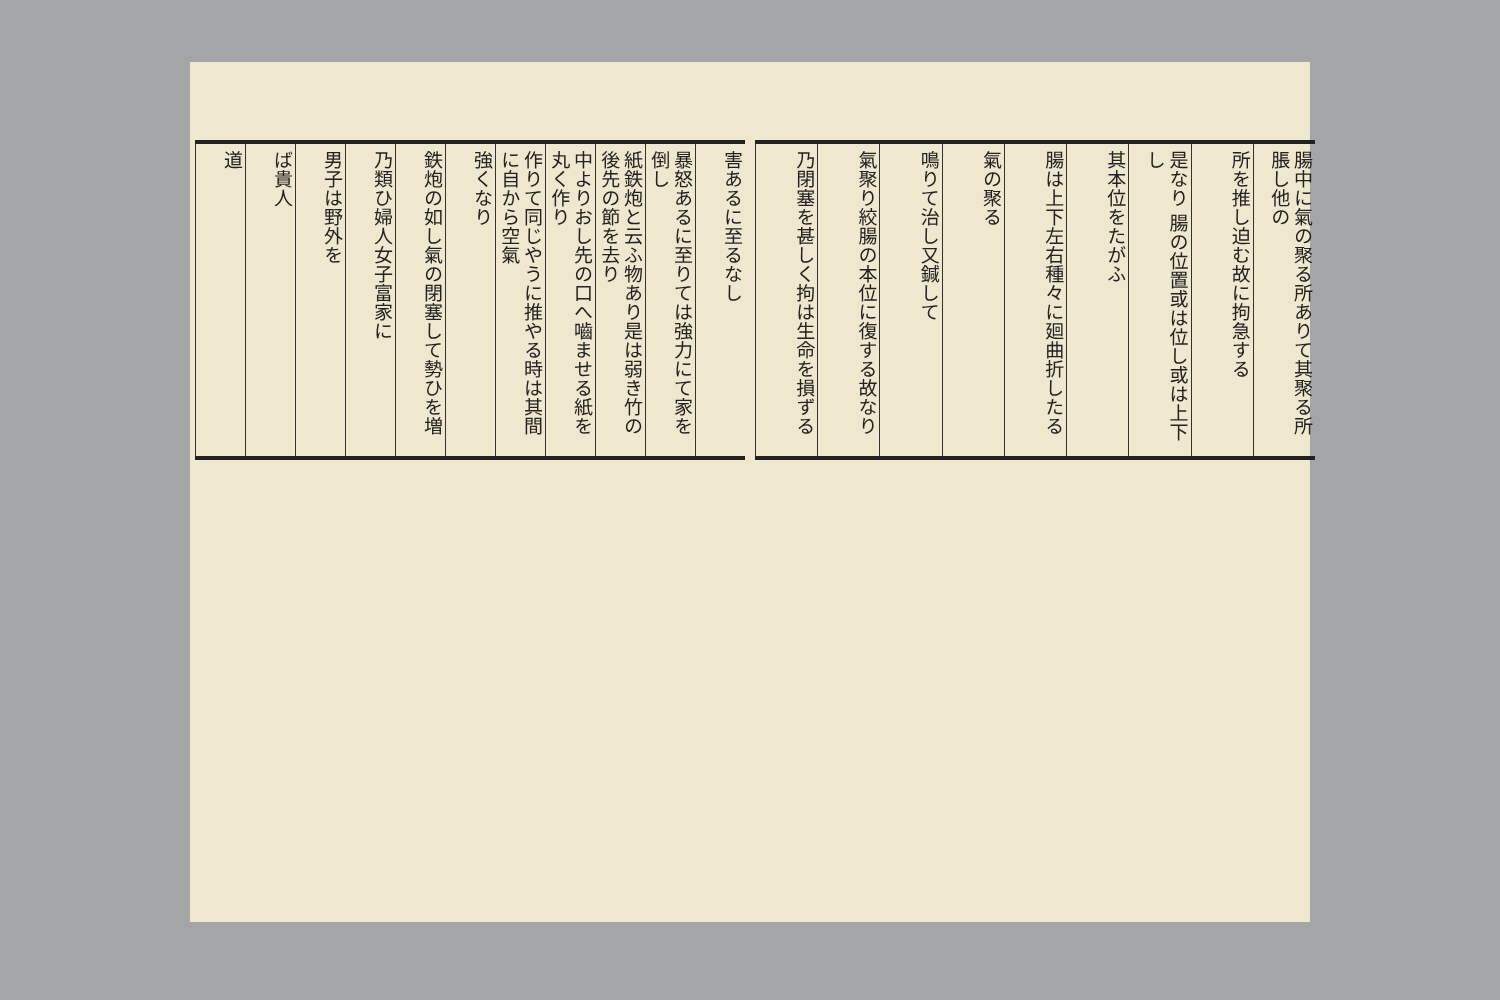腸中に氣の聚る所ありて其聚る所脹し他の
所を推し迫む故に拘急する
是なり 腸の位置或は位し或は上下し
其本位をたがふ
腸は上下左右種々に廻曲折したる
氣の聚る
鳴りて治し又鍼して
氣聚り絞腸の本位に復する故なり
乃閉塞を甚しく拘は生命を損ずる
害あるに至るなし
暴怒あるに至りては強力にて家を倒し
紙鉄炮と云ふ物あり是は弱き竹の後先の節を去り
中よりおし先の口へ嚙ませる紙を丸く作り
作りて同じやうに推やる時は其間に自から空氣
強くなり
鉄炮の如し氣の閉塞して勢ひを増
乃類ひ婦人女子富家に
男子は野外を
ば貴人
道